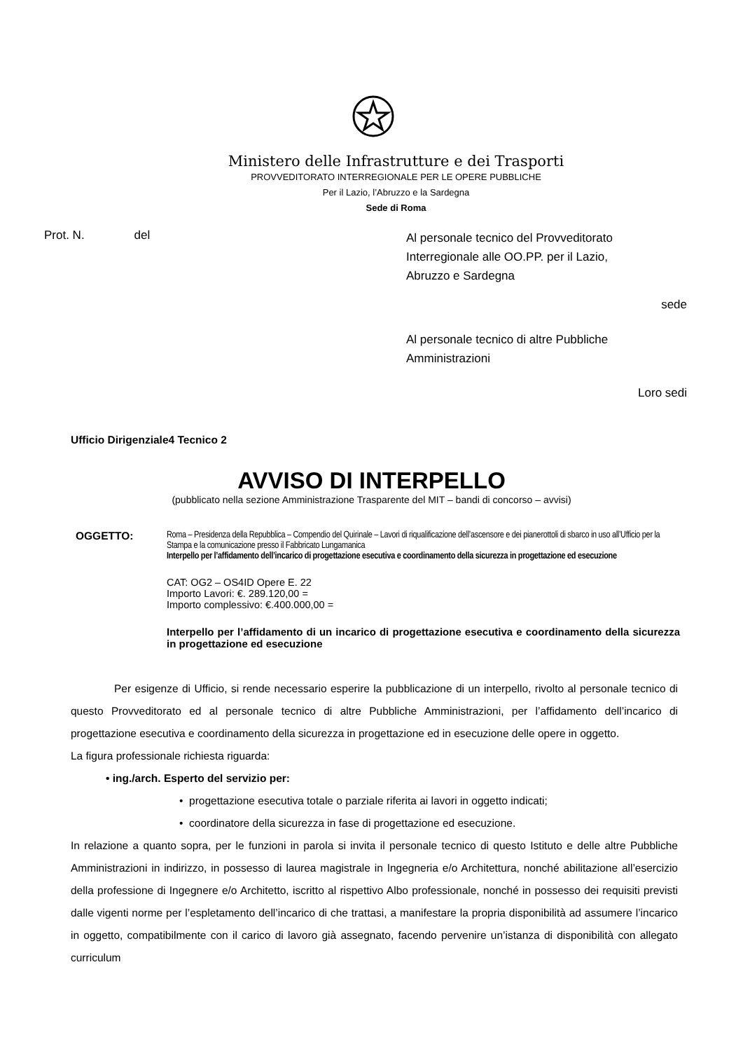Ministero delle Infrastrutture e dei Trasporti
PROVVEDITORATO INTERREGIONALE PER LE OPERE PUBBLICHE
Per il Lazio, l’Abruzzo e la Sardegna
Sede di Roma
Prot. N. del
Al personale tecnico del Provveditorato Interregionale alle OO.PP. per il Lazio, Abruzzo e Sardegna
sede
Al personale tecnico di altre Pubbliche Amministrazioni
Loro sedi
Ufficio Dirigenziale4 Tecnico 2
AVVISO DI INTERPELLO
(pubblicato nella sezione Amministrazione Trasparente del MIT – bandi di concorso – avvisi)
OGGETTO:
Roma – Presidenza della Repubblica – Compendio del Quirinale – Lavori di riqualificazione dell’ascensore e dei pianerottoli di sbarco in uso all’Ufficio per la Stampa e la comunicazione presso il Fabbricato Lungamanica
Interpello per l’affidamento dell’incarico di progettazione esecutiva e coordinamento della sicurezza in progettazione ed esecuzione
CAT: OG2 – OS4ID Opere E. 22
Importo Lavori: €. 289.120,00 =
Importo complessivo: €.400.000,00 =
Interpello per l’affidamento di un incarico di progettazione esecutiva e coordinamento della sicurezza in progettazione ed esecuzione
Per esigenze di Ufficio, si rende necessario esperire la pubblicazione di un interpello, rivolto al personale tecnico di questo Provveditorato ed al personale tecnico di altre Pubbliche Amministrazioni, per l’affidamento dell’incarico di progettazione esecutiva e coordinamento della sicurezza in progettazione ed in esecuzione delle opere in oggetto.
La figura professionale richiesta riguarda:
• ing./arch. Esperto del servizio per:
• progettazione esecutiva totale o parziale riferita ai lavori in oggetto indicati;
• coordinatore della sicurezza in fase di progettazione ed esecuzione.
In relazione a quanto sopra, per le funzioni in parola si invita il personale tecnico di questo Istituto e delle altre Pubbliche Amministrazioni in indirizzo, in possesso di laurea magistrale in Ingegneria e/o Architettura, nonché abilitazione all’esercizio della professione di Ingegnere e/o Architetto, iscritto al rispettivo Albo professionale, nonché in possesso dei requisiti previsti dalle vigenti norme per l’espletamento dell’incarico di che trattasi, a manifestare la propria disponibilità ad assumere l’incarico in oggetto, compatibilmente con il carico di lavoro già assegnato, facendo pervenire un’istanza di disponibilità con allegato curriculum